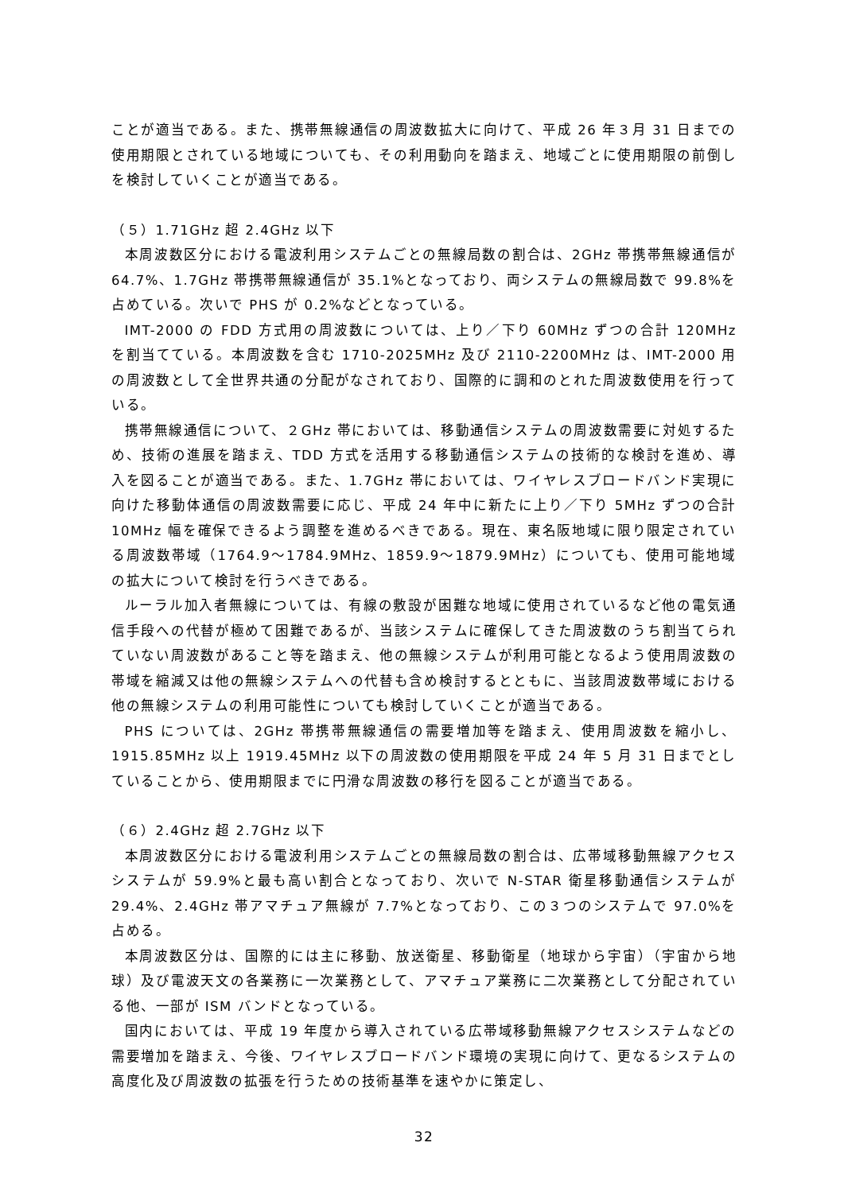ことが適当である。また、携帯無線通信の周波数拡大に向けて、平成 26 年３月 31 日までの使用期限とされている地域についても、その利用動向を踏まえ、地域ごとに使用期限の前倒しを検討していくことが適当である。
（５）1.71GHz 超 2.4GHz 以下
本周波数区分における電波利用システムごとの無線局数の割合は、2GHz 帯携帯無線通信が 64.7%、1.7GHz 帯携帯無線通信が 35.1%となっており、両システムの無線局数で 99.8%を占めている。次いで PHS が 0.2%などとなっている。
IMT-2000 の FDD 方式用の周波数については、上り／下り 60MHz ずつの合計 120MHz を割当てている。本周波数を含む 1710-2025MHz 及び 2110-2200MHz は、IMT-2000 用の周波数として全世界共通の分配がなされており、国際的に調和のとれた周波数使用を行っている。
携帯無線通信について、２GHz 帯においては、移動通信システムの周波数需要に対処するため、技術の進展を踏まえ、TDD 方式を活用する移動通信システムの技術的な検討を進め、導入を図ることが適当である。また、1.7GHz 帯においては、ワイヤレスブロードバンド実現に向けた移動体通信の周波数需要に応じ、平成 24 年中に新たに上り／下り 5MHz ずつの合計 10MHz 幅を確保できるよう調整を進めるべきである。現在、東名阪地域に限り限定されている周波数帯域（1764.9～1784.9MHz、1859.9～1879.9MHz）についても、使用可能地域の拡大について検討を行うべきである。
ルーラル加入者無線については、有線の敷設が困難な地域に使用されているなど他の電気通信手段への代替が極めて困難であるが、当該システムに確保してきた周波数のうち割当てられていない周波数があること等を踏まえ、他の無線システムが利用可能となるよう使用周波数の帯域を縮減又は他の無線システムへの代替も含め検討するとともに、当該周波数帯域における他の無線システムの利用可能性についても検討していくことが適当である。
PHS については、2GHz 帯携帯無線通信の需要増加等を踏まえ、使用周波数を縮小し、1915.85MHz 以上 1919.45MHz 以下の周波数の使用期限を平成 24 年 5 月 31 日までとしていることから、使用期限までに円滑な周波数の移行を図ることが適当である。
（６）2.4GHz 超 2.7GHz 以下
本周波数区分における電波利用システムごとの無線局数の割合は、広帯域移動無線アクセスシステムが 59.9%と最も高い割合となっており、次いで N-STAR 衛星移動通信システムが 29.4%、2.4GHz 帯アマチュア無線が 7.7%となっており、この３つのシステムで 97.0%を占める。
本周波数区分は、国際的には主に移動、放送衛星、移動衛星（地球から宇宙）（宇宙から地球）及び電波天文の各業務に一次業務として、アマチュア業務に二次業務として分配されている他、一部が ISM バンドとなっている。
国内においては、平成 19 年度から導入されている広帯域移動無線アクセスシステムなどの需要増加を踏まえ、今後、ワイヤレスブロードバンド環境の実現に向けて、更なるシステムの高度化及び周波数の拡張を行うための技術基準を速やかに策定し、
32